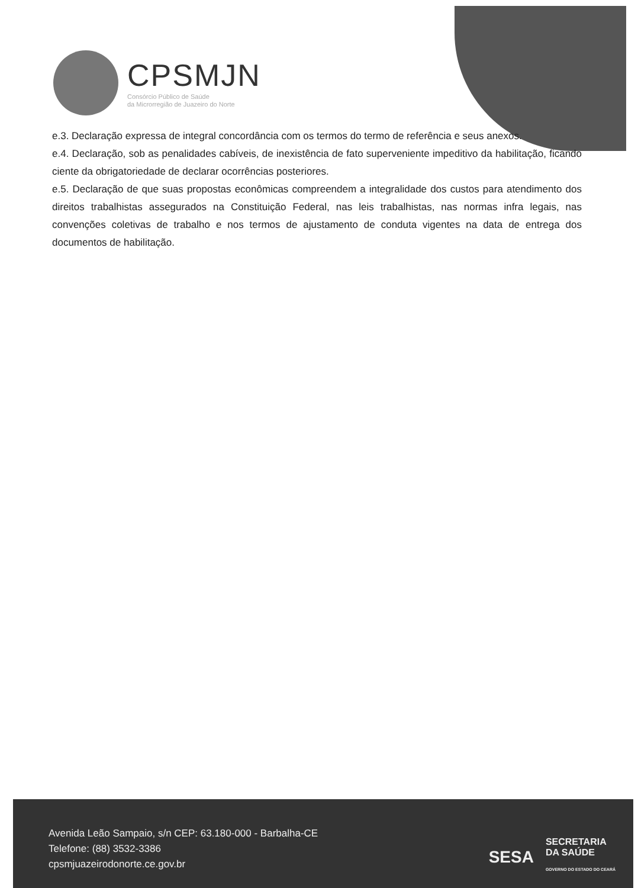CPSMJN
Consórcio Público de Saúde
da Microrregião de Juazeiro do Norte
e.3. Declaração expressa de integral concordância com os termos do termo de referência e seus anexos.
e.4. Declaração, sob as penalidades cabíveis, de inexistência de fato superveniente impeditivo da habilitação, ficando ciente da obrigatoriedade de declarar ocorrências posteriores.
e.5. Declaração de que suas propostas econômicas compreendem a integralidade dos custos para atendimento dos direitos trabalhistas assegurados na Constituição Federal, nas leis trabalhistas, nas normas infra legais, nas convenções coletivas de trabalho e nos termos de ajustamento de conduta vigentes na data de entrega dos documentos de habilitação.
Avenida Leão Sampaio, s/n CEP: 63.180-000 - Barbalha-CE
Telefone: (88) 3532-3386
cpsmjuazeirodonorte.ce.gov.br
SESA SECRETARIA
DA SAÚDE
GOVERNO DO ESTADO DO CEARÁ